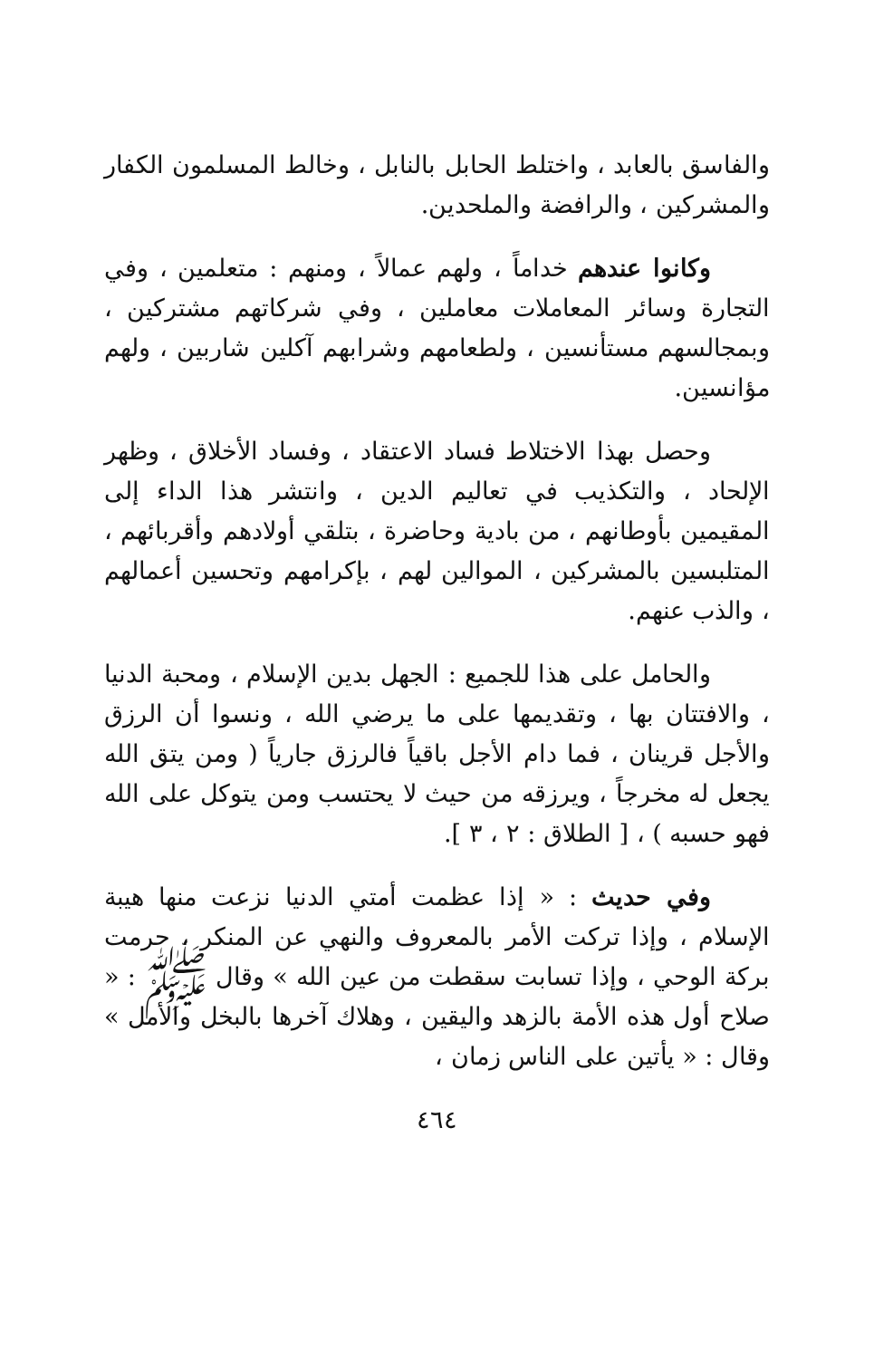والفاسق بالعابد ، واختلط الحابل بالنابل ، وخالط المسلمون الكفار والمشركين ، والرافضة والملحدين.
وكانوا عندهم خداماً ، ولهم عمالاً ، ومنهم : متعلمين ، وفي التجارة وسائر المعاملات معاملين ، وفي شركاتهم مشتركين ، وبمجالسهم مستأنسين ، ولطعامهم وشرابهم آكلين شاربين ، ولهم مؤانسين.
وحصل بهذا الاختلاط فساد الاعتقاد ، وفساد الأخلاق ، وظهر الإلحاد ، والتكذيب في تعاليم الدين ، وانتشر هذا الداء إلى المقيمين بأوطانهم ، من بادية وحاضرة ، بتلقي أولادهم وأقربائهم ، المتلبسين بالمشركين ، الموالين لهم ، بإكرامهم وتحسين أعمالهم ، والذب عنهم.
والحامل على هذا للجميع : الجهل بدين الإسلام ، ومحبة الدنيا ، والافتتان بها ، وتقديمها على ما يرضي الله ، ونسوا أن الرزق والأجل قرينان ، فما دام الأجل باقياً فالرزق جارياً ( ومن يتق الله يجعل له مخرجاً ، ويرزقه من حيث لا يحتسب ومن يتوكل على الله فهو حسبه ) ، [ الطلاق : ٢ ، ٣ ].
وفي حديث : « إذا عظمت أمتي الدنيا نزعت منها هيبة الإسلام ، وإذا تركت الأمر بالمعروف والنهي عن المنكر ، حرمت بركة الوحي ، وإذا تسابت سقطت من عين الله » وقال ﷺ : « صلاح أول هذه الأمة بالزهد واليقين ، وهلاك آخرها بالبخل والأمل » وقال : « يأتين على الناس زمان ،
٤٦٤